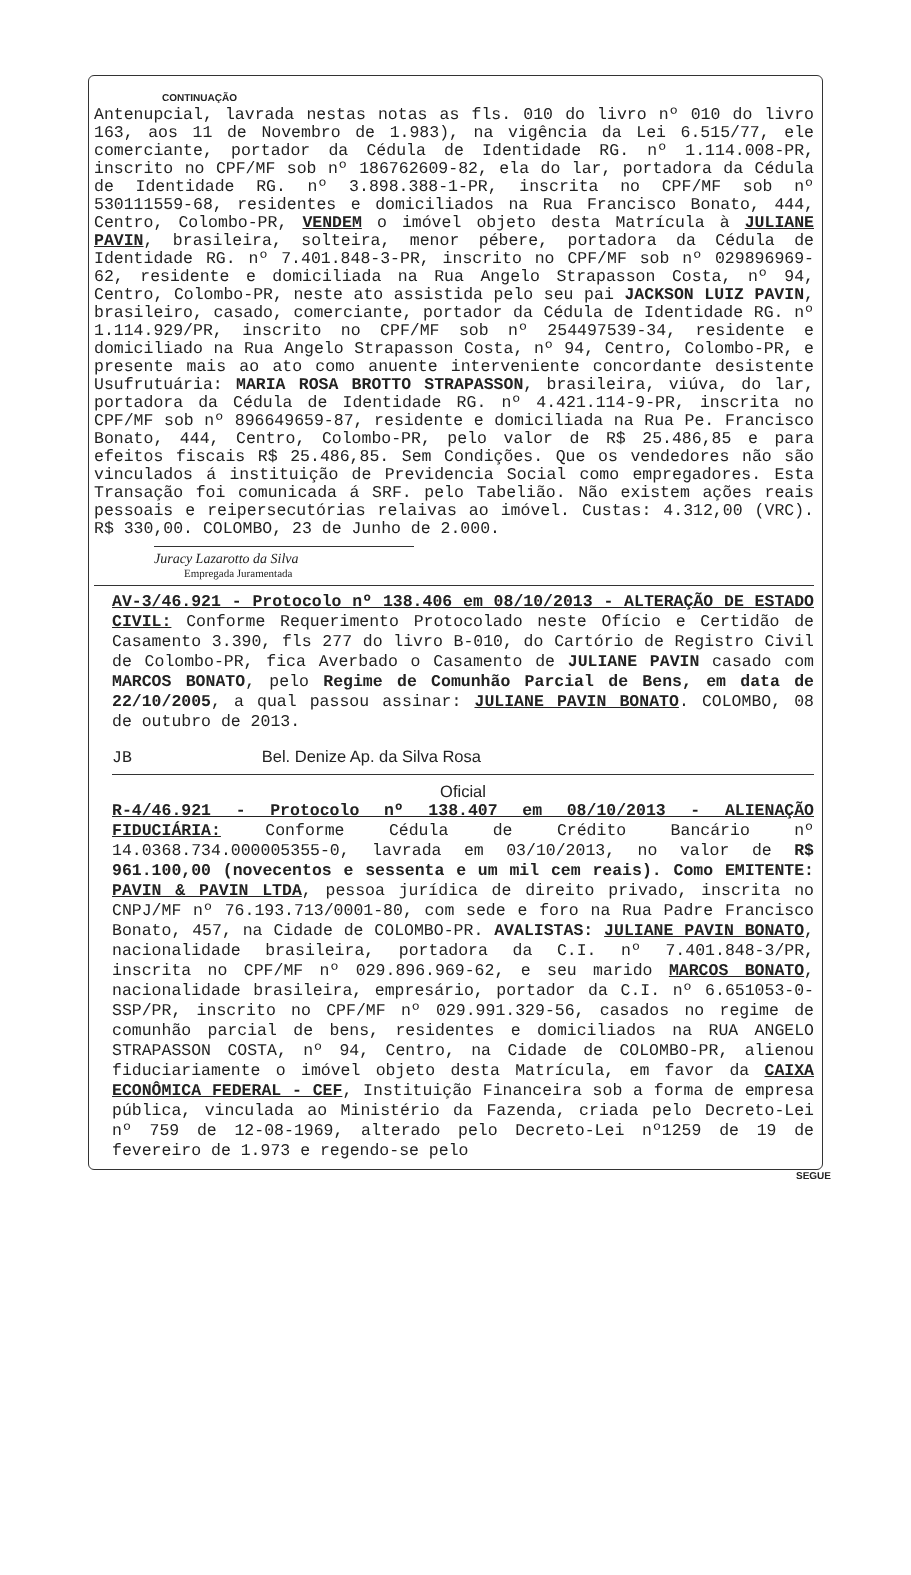CONTINUAÇÃO
Antenupcial, lavrada nestas notas as fls. 010 do livro nº 010 do livro 163, aos 11 de Novembro de 1.983), na vigência da Lei 6.515/77, ele comerciante, portador da Cédula de Identidade RG. nº 1.114.008-PR, inscrito no CPF/MF sob nº 186762609-82, ela do lar, portadora da Cédula de Identidade RG. nº 3.898.388-1-PR, inscrita no CPF/MF sob nº 530111559-68, residentes e domiciliados na Rua Francisco Bonato, 444, Centro, Colombo-PR, VENDEM o imóvel objeto desta Matrícula à JULIANE PAVIN, brasileira, solteira, menor pébere, portadora da Cédula de Identidade RG. nº 7.401.848-3-PR, inscrito no CPF/MF sob nº 029896969-62, residente e domiciliada na Rua Angelo Strapasson Costa, nº 94, Centro, Colombo-PR, neste ato assistida pelo seu pai JACKSON LUIZ PAVIN, brasileiro, casado, comerciante, portador da Cédula de Identidade RG. nº 1.114.929/PR, inscrito no CPF/MF sob nº 254497539-34, residente e domiciliado na Rua Angelo Strapasson Costa, nº 94, Centro, Colombo-PR, e presente mais ao ato como anuente interveniente concordante desistente Usufrutuária: MARIA ROSA BROTTO STRAPASSON, brasileira, viúva, do lar, portadora da Cédula de Identidade RG. nº 4.421.114-9-PR, inscrita no CPF/MF sob nº 896649659-87, residente e domiciliada na Rua Pe. Francisco Bonato, 444, Centro, Colombo-PR, pelo valor de R$ 25.486,85 e para efeitos fiscais R$ 25.486,85. Sem Condições. Que os vendedores não são vinculados á instituição de Previdencia Social como empregadores. Esta Transação foi comunicada á SRF. pelo Tabelião. Não existem ações reais pessoais e reipersecutórias relaivas ao imóvel. Custas: 4.312,00 (VRC). R$ 330,00. COLOMBO, 23 de Junho de 2.000.
Juracy Lazarotto da Silva
Empregada Juramentada
AV-3/46.921 - Protocolo nº 138.406 em 08/10/2013 - ALTERAÇÃO DE ESTADO CIVIL: Conforme Requerimento Protocolado neste Ofício e Certidão de Casamento 3.390, fls 277 do livro B-010, do Cartório de Registro Civil de Colombo-PR, fica Averbado o Casamento de JULIANE PAVIN casado com MARCOS BONATO, pelo Regime de Comunhão Parcial de Bens, em data de 22/10/2005, a qual passou assinar: JULIANE PAVIN BONATO. COLOMBO, 08 de outubro de 2013.
JB Bel. Denize Ap. da Silva Rosa
Oficial
R-4/46.921 - Protocolo nº 138.407 em 08/10/2013 - ALIENAÇÃO FIDUCIÁRIA: Conforme Cédula de Crédito Bancário nº 14.0368.734.000005355-0, lavrada em 03/10/2013, no valor de R$ 961.100,00 (novecentos e sessenta e um mil cem reais). Como EMITENTE: PAVIN & PAVIN LTDA, pessoa jurídica de direito privado, inscrita no CNPJ/MF nº 76.193.713/0001-80, com sede e foro na Rua Padre Francisco Bonato, 457, na Cidade de COLOMBO-PR. AVALISTAS: JULIANE PAVIN BONATO, nacionalidade brasileira, portadora da C.I. nº 7.401.848-3/PR, inscrita no CPF/MF nº 029.896.969-62, e seu marido MARCOS BONATO, nacionalidade brasileira, empresário, portador da C.I. nº 6.651053-0-SSP/PR, inscrito no CPF/MF nº 029.991.329-56, casados no regime de comunhão parcial de bens, residentes e domiciliados na RUA ANGELO STRAPASSON COSTA, nº 94, Centro, na Cidade de COLOMBO-PR, alienou fiduciariamente o imóvel objeto desta Matrícula, em favor da CAIXA ECONÔMICA FEDERAL - CEF, Instituição Financeira sob a forma de empresa pública, vinculada ao Ministério da Fazenda, criada pelo Decreto-Lei nº 759 de 12-08-1969, alterado pelo Decreto-Lei nº1259 de 19 de fevereiro de 1.973 e regendo-se pelo
SEGUE